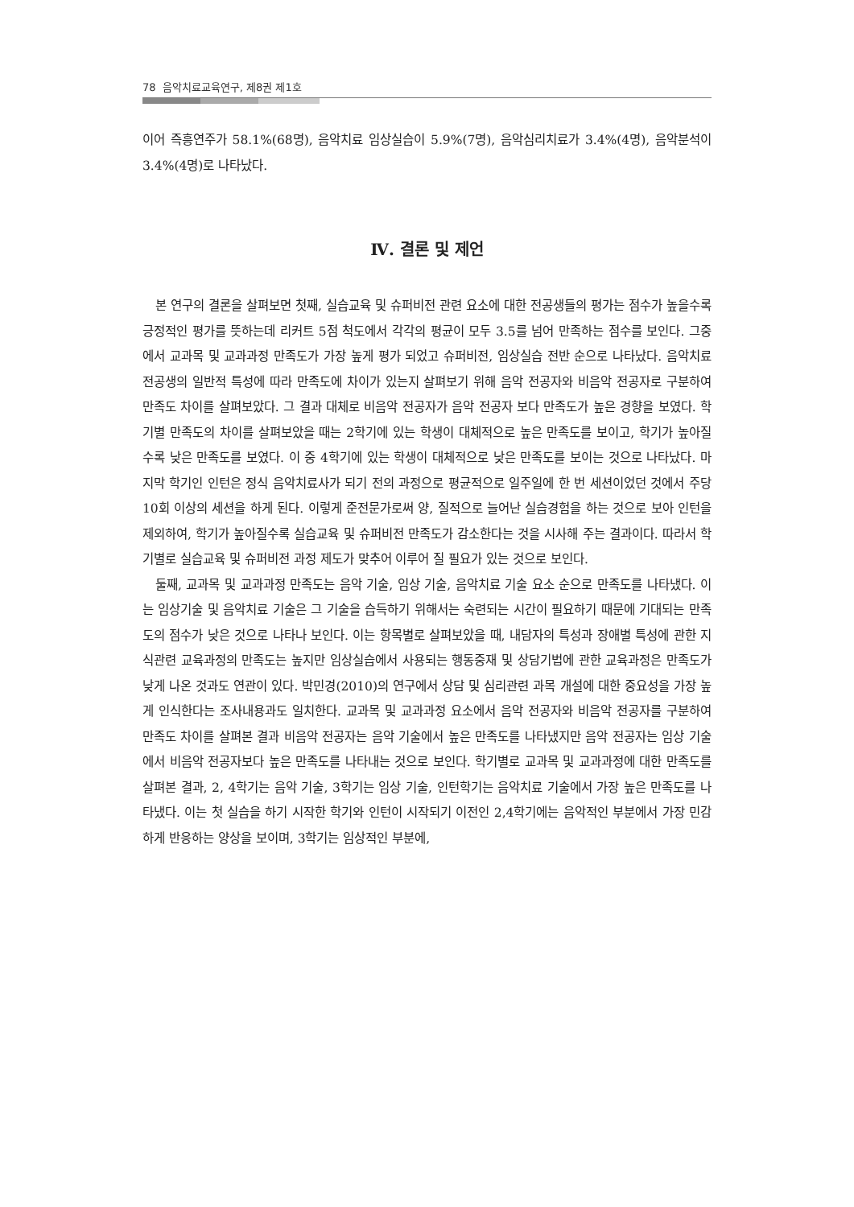78 음악치료교육연구, 제8권 제1호
이어 즉흥연주가 58.1%(68명), 음악치료 임상실습이 5.9%(7명), 음악심리치료가 3.4%(4명), 음악분석이 3.4%(4명)로 나타났다.
Ⅳ. 결론 및 제언
본 연구의 결론을 살펴보면 첫째, 실습교육 및 슈퍼비전 관련 요소에 대한 전공생들의 평가는 점수가 높을수록 긍정적인 평가를 뜻하는데 리커트 5점 척도에서 각각의 평균이 모두 3.5를 넘어 만족하는 점수를 보인다. 그중에서 교과목 및 교과과정 만족도가 가장 높게 평가 되었고 슈퍼비전, 임상실습 전반 순으로 나타났다. 음악치료 전공생의 일반적 특성에 따라 만족도에 차이가 있는지 살펴보기 위해 음악 전공자와 비음악 전공자로 구분하여 만족도 차이를 살펴보았다. 그 결과 대체로 비음악 전공자가 음악 전공자 보다 만족도가 높은 경향을 보였다. 학기별 만족도의 차이를 살펴보았을 때는 2학기에 있는 학생이 대체적으로 높은 만족도를 보이고, 학기가 높아질수록 낮은 만족도를 보였다. 이 중 4학기에 있는 학생이 대체적으로 낮은 만족도를 보이는 것으로 나타났다. 마지막 학기인 인턴은 정식 음악치료사가 되기 전의 과정으로 평균적으로 일주일에 한 번 세션이었던 것에서 주당 10회 이상의 세션을 하게 된다. 이렇게 준전문가로써 양, 질적으로 늘어난 실습경험을 하는 것으로 보아 인턴을 제외하여, 학기가 높아질수록 실습교육 및 슈퍼비전 만족도가 감소한다는 것을 시사해 주는 결과이다. 따라서 학기별로 실습교육 및 슈퍼비전 과정 제도가 맞추어 이루어 질 필요가 있는 것으로 보인다.
둘째, 교과목 및 교과과정 만족도는 음악 기술, 임상 기술, 음악치료 기술 요소 순으로 만족도를 나타냈다. 이는 임상기술 및 음악치료 기술은 그 기술을 습득하기 위해서는 숙련되는 시간이 필요하기 때문에 기대되는 만족도의 점수가 낮은 것으로 나타나 보인다. 이는 항목별로 살펴보았을 때, 내담자의 특성과 장애별 특성에 관한 지식관련 교육과정의 만족도는 높지만 임상실습에서 사용되는 행동중재 및 상담기법에 관한 교육과정은 만족도가 낮게 나온 것과도 연관이 있다. 박민경(2010)의 연구에서 상담 및 심리관련 과목 개설에 대한 중요성을 가장 높게 인식한다는 조사내용과도 일치한다. 교과목 및 교과과정 요소에서 음악 전공자와 비음악 전공자를 구분하여 만족도 차이를 살펴본 결과 비음악 전공자는 음악 기술에서 높은 만족도를 나타냈지만 음악 전공자는 임상 기술에서 비음악 전공자보다 높은 만족도를 나타내는 것으로 보인다. 학기별로 교과목 및 교과과정에 대한 만족도를 살펴본 결과, 2, 4학기는 음악 기술, 3학기는 임상 기술, 인턴학기는 음악치료 기술에서 가장 높은 만족도를 나타냈다. 이는 첫 실습을 하기 시작한 학기와 인턴이 시작되기 이전인 2,4학기에는 음악적인 부분에서 가장 민감하게 반응하는 양상을 보이며, 3학기는 임상적인 부분에,